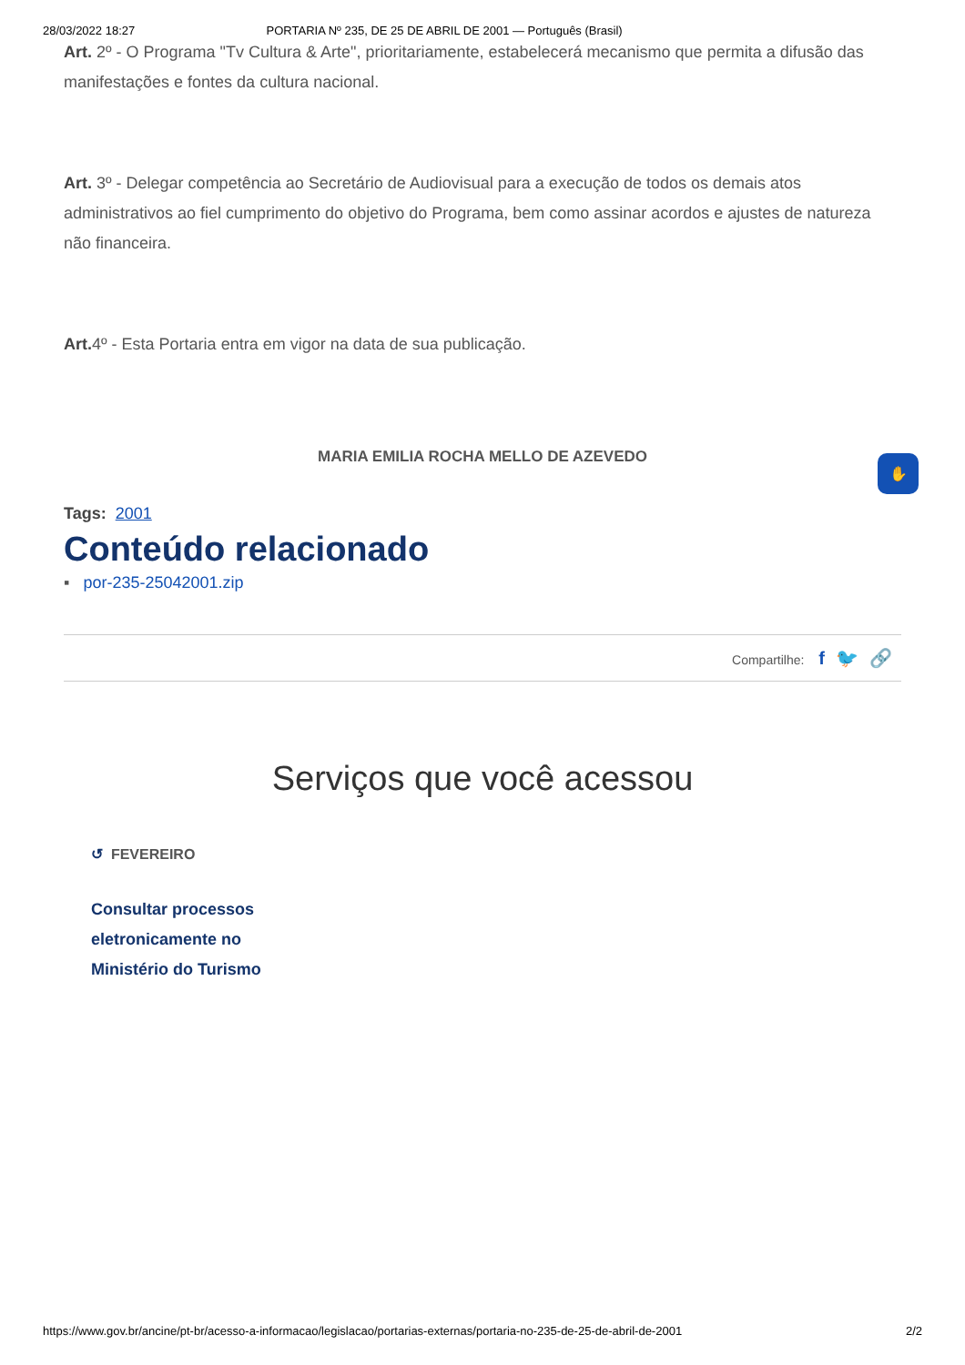28/03/2022 18:27 PORTARIA Nº 235, DE 25 DE ABRIL DE 2001 — Português (Brasil)
Art. 2º - O Programa "Tv Cultura & Arte", prioritariamente, estabelecerá mecanismo que permita a difusão das manifestações e fontes da cultura nacional.
Art. 3º - Delegar competência ao Secretário de Audiovisual para a execução de todos os demais atos administrativos ao fiel cumprimento do objetivo do Programa, bem como assinar acordos e ajustes de natureza não financeira.
Art. 4º - Esta Portaria entra em vigor na data de sua publicação.
MARIA EMILIA ROCHA MELLO DE AZEVEDO
Tags: 2001
Conteúdo relacionado
▪ por-235-25042001.zip
Compartilhe: f 🐦 🔗
Serviços que você acessou
↺ FEVEREIRO
Consultar processos eletronicamente no Ministério do Turismo
✋
https://www.gov.br/ancine/pt-br/acesso-a-informacao/legislacao/portarias-externas/portaria-no-235-de-25-de-abril-de-2001 2/2